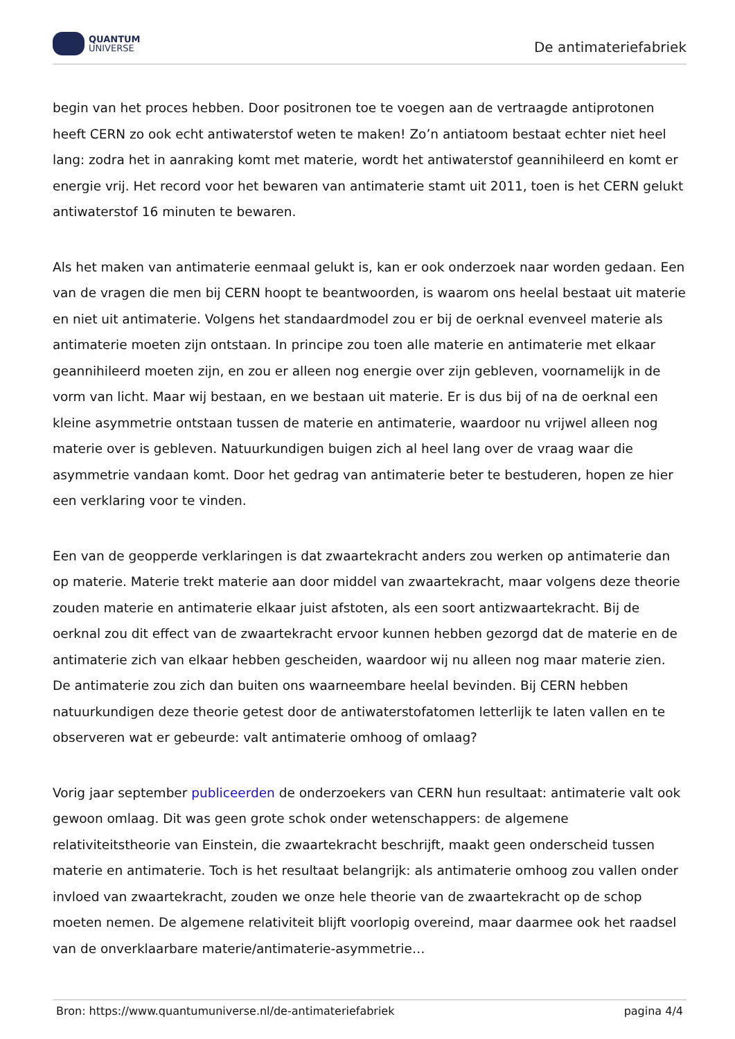QUANTUM
UNIVERSE
De antimateriefabriek
begin van het proces hebben. Door positronen toe te voegen aan de vertraagde antiprotonen heeft CERN zo ook echt antiwaterstof weten te maken! Zo’n antiatoom bestaat echter niet heel lang: zodra het in aanraking komt met materie, wordt het antiwaterstof geannihileerd en komt er energie vrij. Het record voor het bewaren van antimaterie stamt uit 2011, toen is het CERN gelukt antiwaterstof 16 minuten te bewaren.
Als het maken van antimaterie eenmaal gelukt is, kan er ook onderzoek naar worden gedaan. Een van de vragen die men bij CERN hoopt te beantwoorden, is waarom ons heelal bestaat uit materie en niet uit antimaterie. Volgens het standaardmodel zou er bij de oerknal evenveel materie als antimaterie moeten zijn ontstaan. In principe zou toen alle materie en antimaterie met elkaar geannihileerd moeten zijn, en zou er alleen nog energie over zijn gebleven, voornamelijk in de vorm van licht. Maar wij bestaan, en we bestaan uit materie. Er is dus bij of na de oerknal een kleine asymmetrie ontstaan tussen de materie en antimaterie, waardoor nu vrijwel alleen nog materie over is gebleven. Natuurkundigen buigen zich al heel lang over de vraag waar die asymmetrie vandaan komt. Door het gedrag van antimaterie beter te bestuderen, hopen ze hier een verklaring voor te vinden.
Een van de geopperde verklaringen is dat zwaartekracht anders zou werken op antimaterie dan op materie. Materie trekt materie aan door middel van zwaartekracht, maar volgens deze theorie zouden materie en antimaterie elkaar juist afstoten, als een soort antizwaartekracht. Bij de oerknal zou dit effect van de zwaartekracht ervoor kunnen hebben gezorgd dat de materie en de antimaterie zich van elkaar hebben gescheiden, waardoor wij nu alleen nog maar materie zien. De antimaterie zou zich dan buiten ons waarneembare heelal bevinden. Bij CERN hebben natuurkundigen deze theorie getest door de antiwaterstofatomen letterlijk te laten vallen en te observeren wat er gebeurde: valt antimaterie omhoog of omlaag?
Vorig jaar september publiceerden de onderzoekers van CERN hun resultaat: antimaterie valt ook gewoon omlaag. Dit was geen grote schok onder wetenschappers: de algemene relativiteitstheorie van Einstein, die zwaartekracht beschrijft, maakt geen onderscheid tussen materie en antimaterie. Toch is het resultaat belangrijk: als antimaterie omhoog zou vallen onder invloed van zwaartekracht, zouden we onze hele theorie van de zwaartekracht op de schop moeten nemen. De algemene relativiteit blijft voorlopig overeind, maar daarmee ook het raadsel van de onverklaarbare materie/antimaterie-asymmetrie…
Bron: https://www.quantumuniverse.nl/de-antimateriefabriek pagina 4/4